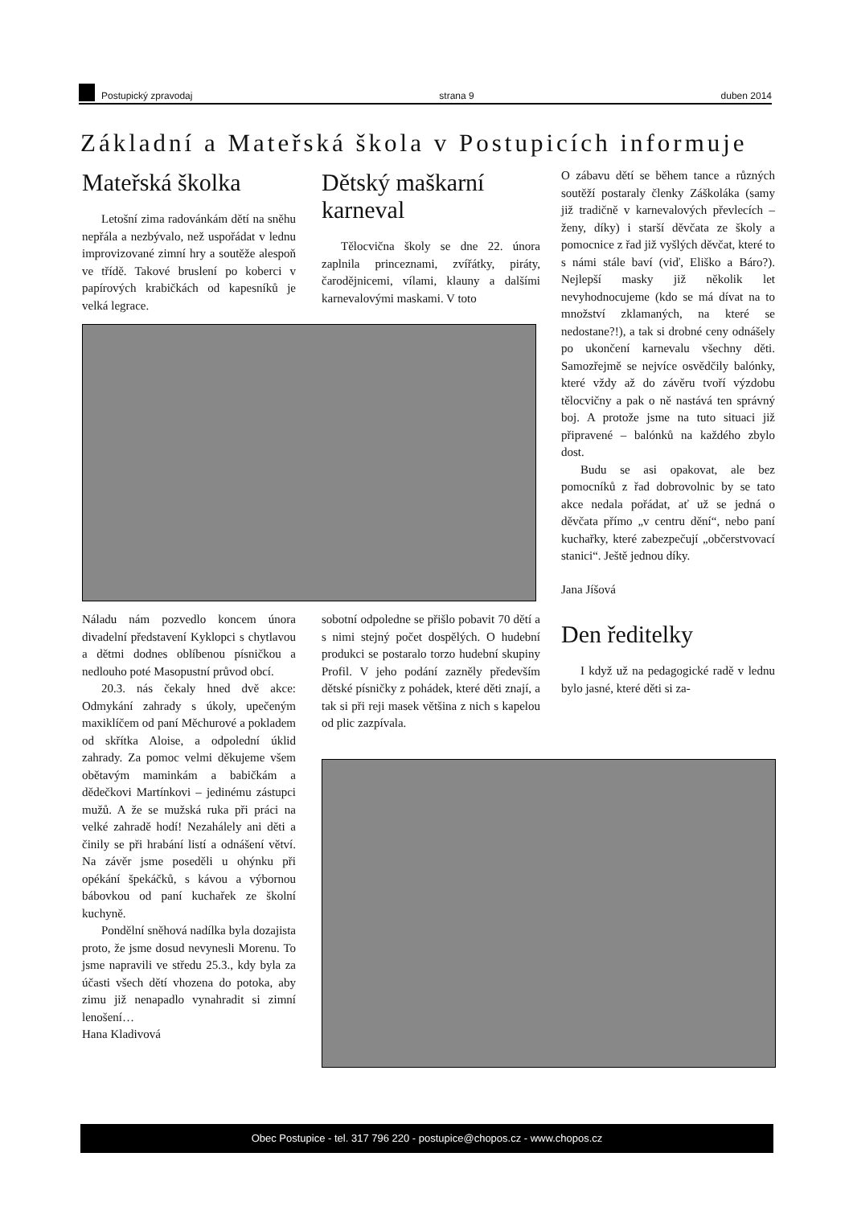Postupický zpravodaj strana 9 duben 2014
Základní a Mateřská škola v Postupicích informuje
Mateřská školka
Letošní zima radovánkám dětí na sněhu nepřála a nezbývalo, než uspořádat v lednu improvizované zimní hry a soutěže alespoň ve třídě. Takové bruslení po koberci v papírových krabičkách od kapesníků je velká legrace.
Dětský maškarní karneval
Tělocvična školy se dne 22. února zaplnila princeznami, zvířátky, piráty, čarodějnicemi, vílami, klauny a dalšími karnevalovými maskami. V toto
Náladu nám pozvedlo koncem února divadelní představení Kyklopci s chytlavou a dětmi dodnes oblíbenou písničkou a nedlouho poté Masopustní průvod obcí.
20.3. nás čekaly hned dvě akce: Odmykání zahrady s úkoly, upečeným maxiklíčem od paní Měchurové a pokladem od skřítka Aloise, a odpolední úklid zahrady. Za pomoc velmi děkujeme všem obětavým maminkám a babičkám a dědečkovi Martínkovi – jedinému zástupci mužů. A že se mužská ruka při práci na velké zahradě hodí! Nezahálely ani děti a činily se při hrabání listí a odnášení větví. Na závěr jsme poseděli u ohýnku při opékání špekáčků, s kávou a výbornou bábovkou od paní kuchařek ze školní kuchyně.
Pondělní sněhová nadílka byla dozajista proto, že jsme dosud nevynesli Morenu. To jsme napravili ve středu 25.3., kdy byla za účasti všech dětí vhozena do potoka, aby zimu již nenapadlo vynahradit si zimní lenošení…
Hana Kladivová
sobotní odpoledne se přišlo pobavit 70 dětí a s nimi stejný počet dospělých. O hudební produkci se postaralo torzo hudební skupiny Profil. V jeho podání zazněly především dětské písničky z pohádek, které děti znají, a tak si při reji masek většina z nich s kapelou od plic zazpívala.
O zábavu dětí se během tance a různých soutěží postaraly členky Záškoláka (samy již tradičně v karnevalových převlecích – ženy, díky) i starší děvčata ze školy a pomocnice z řad již vyšlých děvčat, které to s námi stále baví (viď, Eliško a Báro?). Nejlepší masky již několik let nevyhodnocujeme (kdo se má dívat na to množství zklamaných, na které se nedostane?!), a tak si drobné ceny odnášely po ukončení karnevalu všechny děti. Samozřejmě se nejvíce osvědčily balónky, které vždy až do závěru tvoří výzdobu tělocvičny a pak o ně nastává ten správný boj. A protože jsme na tuto situaci již připravené – balónků na každého zbylo dost.
Budu se asi opakovat, ale bez pomocníků z řad dobrovolnic by se tato akce nedala pořádat, ať už se jedná o děvčata přímo „v centru dění“, nebo paní kuchařky, které zabezpečují „občerstvovací stanici“. Ještě jednou díky.
Jana Jíšová
Den ředitelky
I když už na pedagogické radě v lednu bylo jasné, které děti si za-
Obec Postupice - tel. 317 796 220 - postupice@chopos.cz - www.chopos.cz